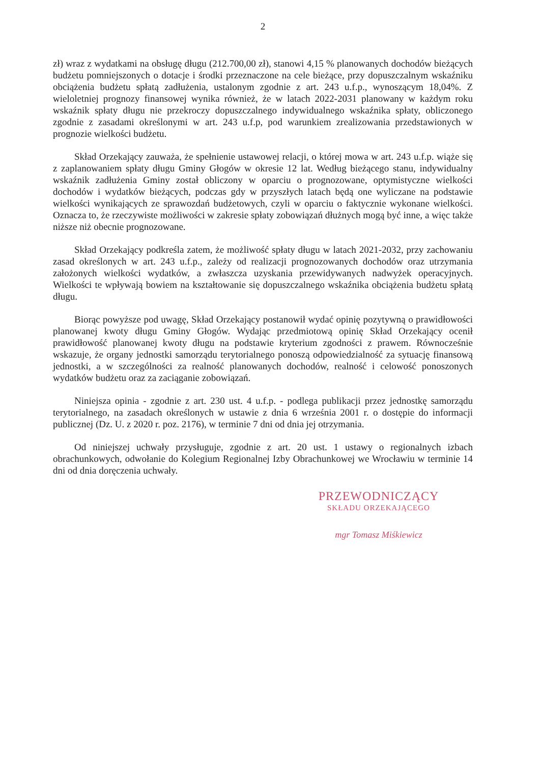2
zł) wraz z wydatkami na obsługę długu (212.700,00 zł), stanowi 4,15 % planowanych dochodów bieżących budżetu pomniejszonych o dotacje i środki przeznaczone na cele bieżące, przy dopuszczalnym wskaźniku obciążenia budżetu spłatą zadłużenia, ustalonym zgodnie z art. 243 u.f.p., wynoszącym 18,04%. Z wieloletniej prognozy finansowej wynika również, że w latach 2022-2031 planowany w każdym roku wskaźnik spłaty długu nie przekroczy dopuszczalnego indywidualnego wskaźnika spłaty, obliczonego zgodnie z zasadami określonymi w art. 243 u.f.p, pod warunkiem zrealizowania przedstawionych w prognozie wielkości budżetu.
Skład Orzekający zauważa, że spełnienie ustawowej relacji, o której mowa w art. 243 u.f.p. wiąże się z zaplanowaniem spłaty długu Gminy Głogów w okresie 12 lat. Według bieżącego stanu, indywidualny wskaźnik zadłużenia Gminy został obliczony w oparciu o prognozowane, optymistyczne wielkości dochodów i wydatków bieżących, podczas gdy w przyszłych latach będą one wyliczane na podstawie wielkości wynikających ze sprawozdań budżetowych, czyli w oparciu o faktycznie wykonane wielkości. Oznacza to, że rzeczywiste możliwości w zakresie spłaty zobowiązań dłużnych mogą być inne, a więc także niższe niż obecnie prognozowane.
Skład Orzekający podkreśla zatem, że możliwość spłaty długu w latach 2021-2032, przy zachowaniu zasad określonych w art. 243 u.f.p., zależy od realizacji prognozowanych dochodów oraz utrzymania założonych wielkości wydatków, a zwłaszcza uzyskania przewidywanych nadwyżek operacyjnych. Wielkości te wpływają bowiem na kształtowanie się dopuszczalnego wskaźnika obciążenia budżetu spłatą długu.
Biorąc powyższe pod uwagę, Skład Orzekający postanowił wydać opinię pozytywną o prawidłowości planowanej kwoty długu Gminy Głogów. Wydając przedmiotową opinię Skład Orzekający ocenił prawidłowość planowanej kwoty długu na podstawie kryterium zgodności z prawem. Równocześnie wskazuje, że organy jednostki samorządu terytorialnego ponoszą odpowiedzialność za sytuację finansową jednostki, a w szczególności za realność planowanych dochodów, realność i celowość ponoszonych wydatków budżetu oraz za zaciąganie zobowiązań.
Niniejsza opinia - zgodnie z art. 230 ust. 4 u.f.p. - podlega publikacji przez jednostkę samorządu terytorialnego, na zasadach określonych w ustawie z dnia 6 września 2001 r. o dostępie do informacji publicznej (Dz. U. z 2020 r. poz. 2176), w terminie 7 dni od dnia jej otrzymania.
Od niniejszej uchwały przysługuje, zgodnie z art. 20 ust. 1 ustawy o regionalnych izbach obrachunkowych, odwołanie do Kolegium Regionalnej Izby Obrachunkowej we Wrocławiu w terminie 14 dni od dnia doręczenia uchwały.
PRZEWODNICZĄCY
SKŁADU ORZEKAJĄCEGO
mgr Tomasz Miśkiewicz